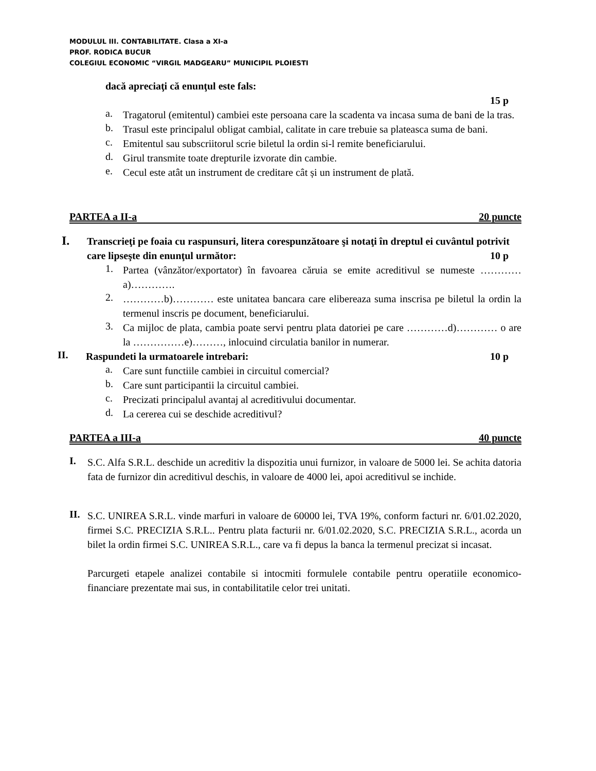MODULUL III. CONTABILITATE. Clasa a XI-a
PROF. RODICA BUCUR
COLEGIUL ECONOMIC “VIRGIL MADGEARU” MUNICIPIL PLOIESTI
dacă apreciaţi că enunţul este fals:
15 p
a.
Tragatorul (emitentul) cambiei este persoana care la scadenta va incasa suma de bani de la tras.
b.
Trasul este principalul obligat cambial, calitate in care trebuie sa plateasca suma de bani.
c.
Emitentul sau subscriitorul scrie biletul la ordin si-l remite beneficiarului.
d.
Girul transmite toate drepturile izvorate din cambie.
e.
Cecul este atât un instrument de creditare cât și un instrument de plată.
PARTEA a II-a 20 puncte
I.
Transcrieţi pe foaia cu raspunsuri, litera corespunzătoare şi notaţi în dreptul ei cuvântul potrivit care lipseşte din enunţul următor: 10 p
1.
Partea (vânzător/exportator) în favoarea căruia se emite acreditivul se numeste …………a)………….
2.
…………b)………… este unitatea bancara care elibereaza suma inscrisa pe biletul la ordin la termenul inscris pe document, beneficiarului.
3.
Ca mijloc de plata, cambia poate servi pentru plata datoriei pe care …………d)………… o are la ……………e)………, inlocuind circulatia banilor in numerar.
II.
Raspundeti la urmatoarele intrebari: 10 p
a.
Care sunt functiile cambiei in circuitul comercial?
b.
Care sunt participantii la circuitul cambiei.
c.
Precizati principalul avantaj al acreditivului documentar.
d.
La cererea cui se deschide acreditivul?
PARTEA a III-a 40 puncte
I.
S.C. Alfa S.R.L. deschide un acreditiv la dispozitia unui furnizor, in valoare de 5000 lei. Se achita datoria fata de furnizor din acreditivul deschis, in valoare de 4000 lei, apoi acreditivul se inchide.
II.
S.C. UNIREA S.R.L. vinde marfuri in valoare de 60000 lei, TVA 19%, conform facturi nr. 6/01.02.2020, firmei S.C. PRECIZIA S.R.L.. Pentru plata facturii nr. 6/01.02.2020, S.C. PRECIZIA S.R.L., acorda un bilet la ordin firmei S.C. UNIREA S.R.L., care va fi depus la banca la termenul precizat si incasat.
Parcurgeti etapele analizei contabile si intocmiti formulele contabile pentru operatiile economico-financiare prezentate mai sus, in contabilitatile celor trei unitati.